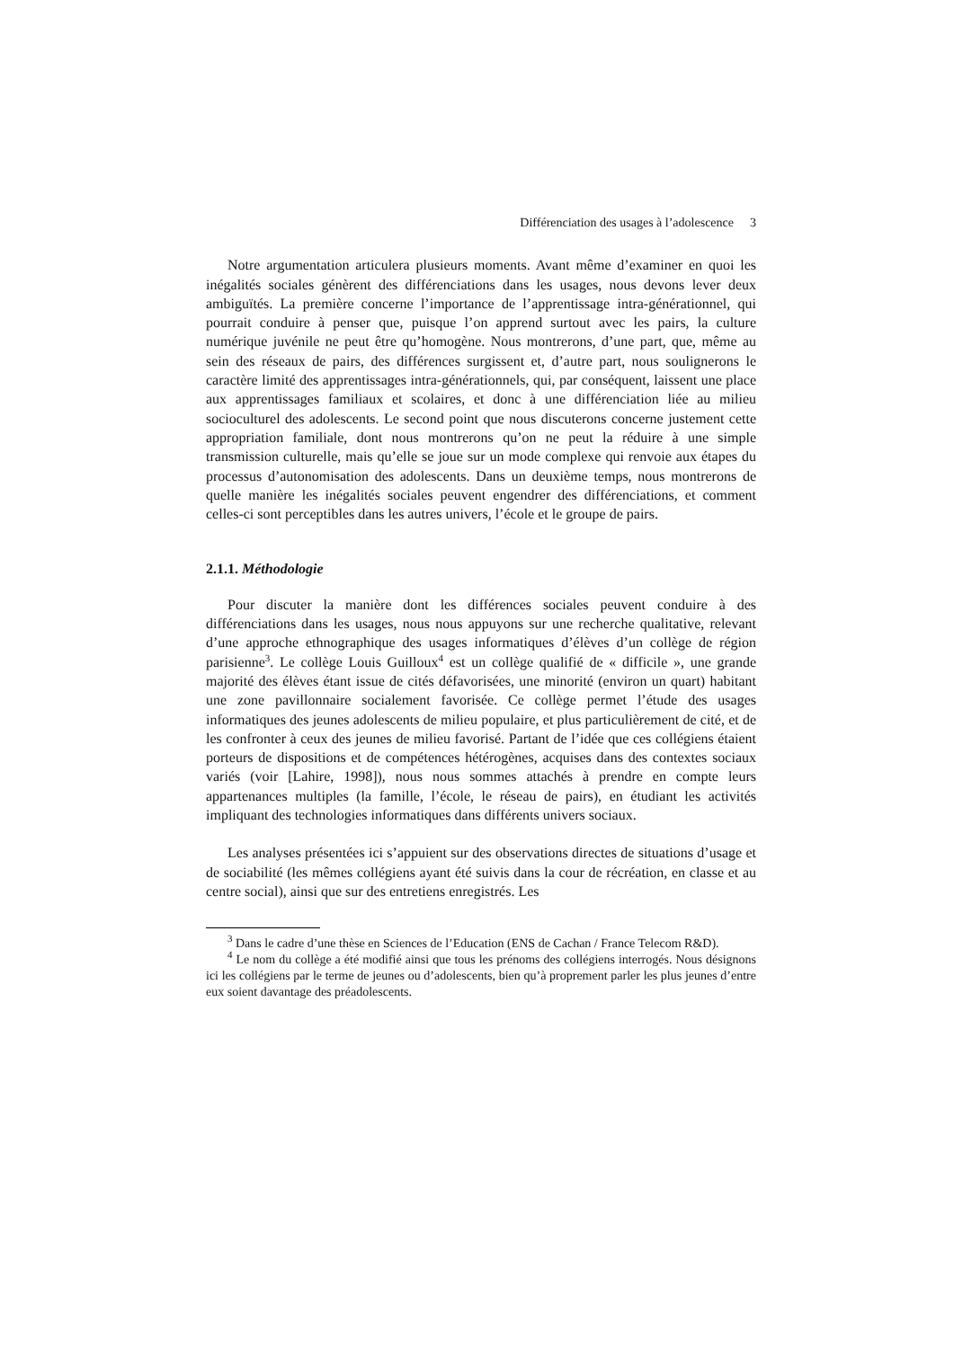Différenciation des usages à l’adolescence 3
Notre argumentation articulera plusieurs moments. Avant même d’examiner en quoi les inégalités sociales génèrent des différenciations dans les usages, nous devons lever deux ambiguïtés. La première concerne l’importance de l’apprentissage intra-générationnel, qui pourrait conduire à penser que, puisque l’on apprend surtout avec les pairs, la culture numérique juvénile ne peut être qu’homogène. Nous montrerons, d’une part, que, même au sein des réseaux de pairs, des différences surgissent et, d’autre part, nous soulignerons le caractère limité des apprentissages intra-générationnels, qui, par conséquent, laissent une place aux apprentissages familiaux et scolaires, et donc à une différenciation liée au milieu socioculturel des adolescents. Le second point que nous discuterons concerne justement cette appropriation familiale, dont nous montrerons qu’on ne peut la réduire à une simple transmission culturelle, mais qu’elle se joue sur un mode complexe qui renvoie aux étapes du processus d’autonomisation des adolescents. Dans un deuxième temps, nous montrerons de quelle manière les inégalités sociales peuvent engendrer des différenciations, et comment celles-ci sont perceptibles dans les autres univers, l’école et le groupe de pairs.
2.1.1. Méthodologie
Pour discuter la manière dont les différences sociales peuvent conduire à des différenciations dans les usages, nous nous appuyons sur une recherche qualitative, relevant d’une approche ethnographique des usages informatiques d’élèves d’un collège de région parisienne<sup>3</sup>. Le collège Louis Guilloux<sup>4</sup> est un collège qualifié de « difficile », une grande majorité des élèves étant issue de cités défavorisées, une minorité (environ un quart) habitant une zone pavillonnaire socialement favorisée. Ce collège permet l’étude des usages informatiques des jeunes adolescents de milieu populaire, et plus particulièrement de cité, et de les confronter à ceux des jeunes de milieu favorisé. Partant de l’idée que ces collégiens étaient porteurs de dispositions et de compétences hétérogènes, acquises dans des contextes sociaux variés (voir [Lahire, 1998]), nous nous sommes attachés à prendre en compte leurs appartenances multiples (la famille, l’école, le réseau de pairs), en étudiant les activités impliquant des technologies informatiques dans différents univers sociaux.
Les analyses présentées ici s’appuient sur des observations directes de situations d’usage et de sociabilité (les mêmes collégiens ayant été suivis dans la cour de récréation, en classe et au centre social), ainsi que sur des entretiens enregistrés. Les
<sup>3</sup> Dans le cadre d’une thèse en Sciences de l’Education (ENS de Cachan / France Telecom R&D).
<sup>4</sup> Le nom du collège a été modifié ainsi que tous les prénoms des collégiens interrogés. Nous désignons ici les collégiens par le terme de jeunes ou d’adolescents, bien qu’à proprement parler les plus jeunes d’entre eux soient davantage des préadolescents.